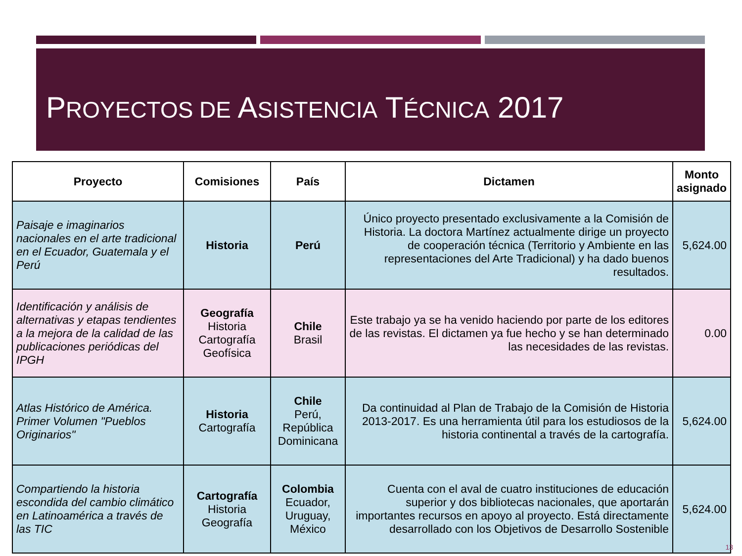PROYECTOS DE ASISTENCIA TÉCNICA 2017
| Proyecto | Comisiones | País | Dictamen | Monto asignado |
| --- | --- | --- | --- | --- |
| Paisaje e imaginarios nacionales en el arte tradicional en el Ecuador, Guatemala y el Perú | Historia | Perú | Único proyecto presentado exclusivamente a la Comisión de Historia. La doctora Martínez actualmente dirige un proyecto de cooperación técnica (Territorio y Ambiente en las representaciones del Arte Tradicional) y ha dado buenos resultados. | 5,624.00 |
| Identificación y análisis de alternativas y etapas tendientes a la mejora de la calidad de las publicaciones periódicas del IPGH | Geografía Historia Cartografía Geofísica | Chile Brasil | Este trabajo ya se ha venido haciendo por parte de los editores de las revistas. El dictamen ya fue hecho y se han determinado las necesidades de las revistas. | 0.00 |
| Atlas Histórico de América. Primer Volumen "Pueblos Originarios" | Historia Cartografía | Chile Perú, República Dominicana | Da continuidad al Plan de Trabajo de la Comisión de Historia 2013-2017. Es una herramienta útil para los estudiosos de la historia continental a través de la cartografía. | 5,624.00 |
| Compartiendo la historia escondida del cambio climático en Latinoamérica a través de las TIC | Cartografía Historia Geografía | Colombia Ecuador, Uruguay, México | Cuenta con el aval de cuatro instituciones de educación superior y dos bibliotecas nacionales, que aportarán importantes recursos en apoyo al proyecto. Está directamente desarrollado con los Objetivos de Desarrollo Sostenible | 5,624.00 |
13